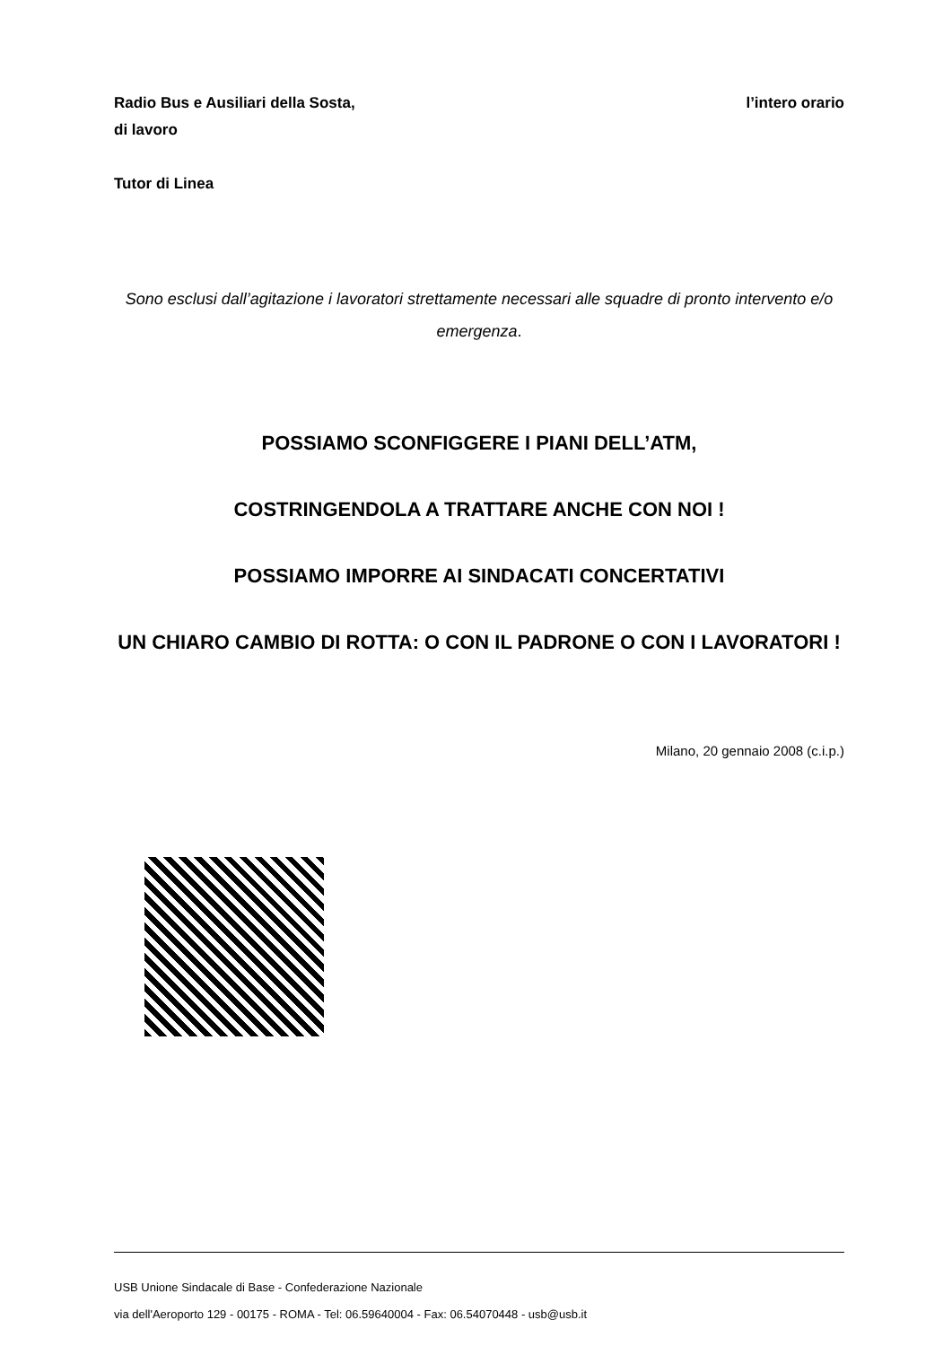Radio Bus e Ausiliari della Sosta, l’intero orario
di lavoro
Tutor di Linea
Sono esclusi dall’agitazione i lavoratori strettamente necessari alle squadre di pronto intervento e/o emergenza.
POSSIAMO SCONFIGGERE I PIANI DELL’ATM,
COSTRINGENDOLA A TRATTARE ANCHE CON NOI !
POSSIAMO IMPORRE AI SINDACATI CONCERTATIVI
UN CHIARO CAMBIO DI ROTTA: O CON IL PADRONE O CON I LAVORATORI !
Milano, 20 gennaio 2008 (c.i.p.)
USB Unione Sindacale di Base - Confederazione Nazionale
via dell'Aeroporto 129 - 00175 - ROMA - Tel: 06.59640004 - Fax: 06.54070448 - usb@usb.it